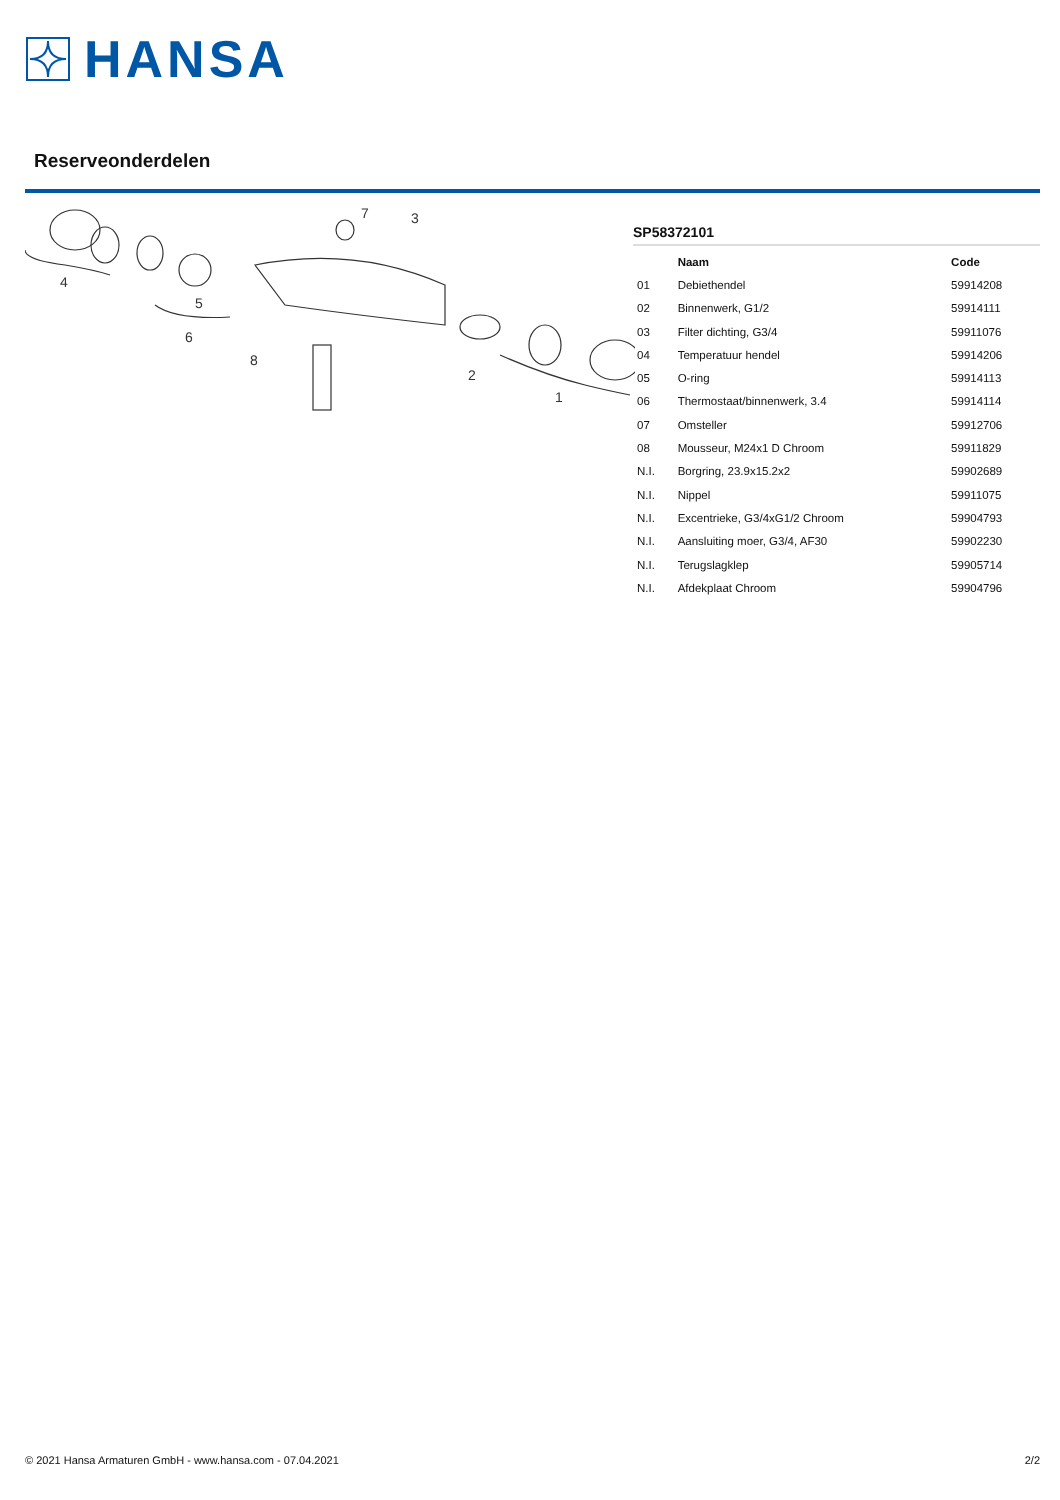HANSA
Reserveonderdelen
4
5
6
7
3
8
2
1
SP58372101
| | Naam | Code |
| --- | --- | --- |
| 01 | Debiethendel | 59914208 |
| 02 | Binnenwerk, G1/2 | 59914111 |
| 03 | Filter dichting, G3/4 | 59911076 |
| 04 | Temperatuur hendel | 59914206 |
| 05 | O-ring | 59914113 |
| 06 | Thermostaat/binnenwerk, 3.4 | 59914114 |
| 07 | Omsteller | 59912706 |
| 08 | Mousseur, M24x1 D Chroom | 59911829 |
| N.I. | Borgring, 23.9x15.2x2 | 59902689 |
| N.I. | Nippel | 59911075 |
| N.I. | Excentrieke, G3/4xG1/2 Chroom | 59904793 |
| N.I. | Aansluiting moer, G3/4, AF30 | 59902230 |
| N.I. | Terugslagklep | 59905714 |
| N.I. | Afdekplaat Chroom | 59904796 |
© 2021 Hansa Armaturen GmbH - www.hansa.com - 07.04.2021 2/2